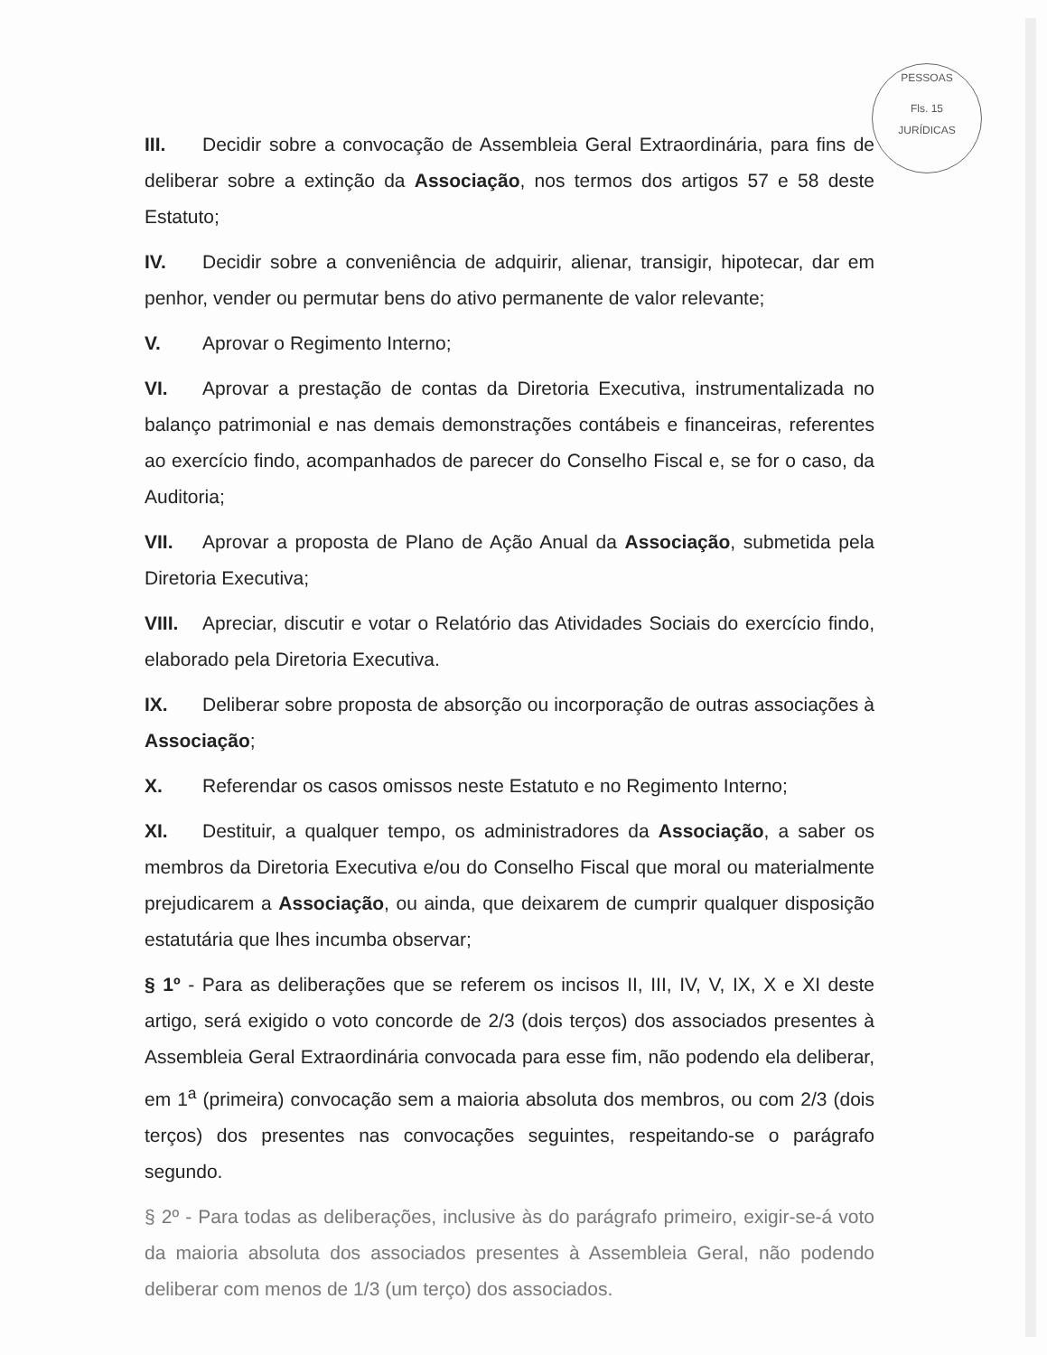PESSOAS
Fls. 15
JURÍDICAS
III. Decidir sobre a convocação de Assembleia Geral Extraordinária, para fins de deliberar sobre a extinção da Associação, nos termos dos artigos 57 e 58 deste Estatuto;
IV. Decidir sobre a conveniência de adquirir, alienar, transigir, hipotecar, dar em penhor, vender ou permutar bens do ativo permanente de valor relevante;
V. Aprovar o Regimento Interno;
VI. Aprovar a prestação de contas da Diretoria Executiva, instrumentalizada no balanço patrimonial e nas demais demonstrações contábeis e financeiras, referentes ao exercício findo, acompanhados de parecer do Conselho Fiscal e, se for o caso, da Auditoria;
VII. Aprovar a proposta de Plano de Ação Anual da Associação, submetida pela Diretoria Executiva;
VIII. Apreciar, discutir e votar o Relatório das Atividades Sociais do exercício findo, elaborado pela Diretoria Executiva.
IX. Deliberar sobre proposta de absorção ou incorporação de outras associações à Associação;
X. Referendar os casos omissos neste Estatuto e no Regimento Interno;
XI. Destituir, a qualquer tempo, os administradores da Associação, a saber os membros da Diretoria Executiva e/ou do Conselho Fiscal que moral ou materialmente prejudicarem a Associação, ou ainda, que deixarem de cumprir qualquer disposição estatutária que lhes incumba observar;
§ 1º - Para as deliberações que se referem os incisos II, III, IV, V, IX, X e XI deste artigo, será exigido o voto concorde de 2/3 (dois terços) dos associados presentes à Assembleia Geral Extraordinária convocada para esse fim, não podendo ela deliberar, em 1<sup>a</sup> (primeira) convocação sem a maioria absoluta dos membros, ou com 2/3 (dois terços) dos presentes nas convocações seguintes, respeitando-se o parágrafo segundo.
§ 2º - Para todas as deliberações, inclusive às do parágrafo primeiro, exigir-se-á voto da maioria absoluta dos associados presentes à Assembleia Geral, não podendo deliberar com menos de 1/3 (um terço) dos associados.